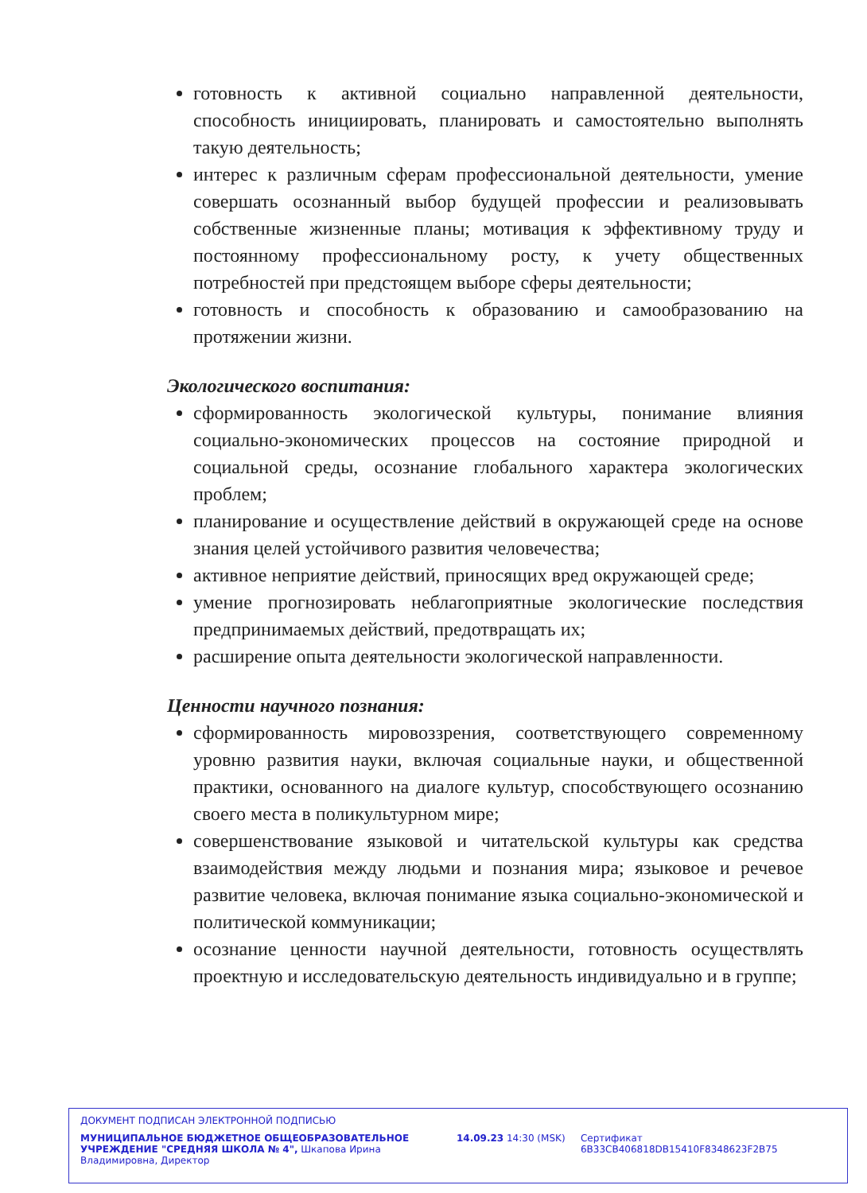готовность к активной социально направленной деятельности, способность инициировать, планировать и самостоятельно выполнять такую деятельность;
интерес к различным сферам профессиональной деятельности, умение совершать осознанный выбор будущей профессии и реализовывать собственные жизненные планы; мотивация к эффективному труду и постоянному профессиональному росту, к учету общественных потребностей при предстоящем выборе сферы деятельности;
готовность и способность к образованию и самообразованию на протяжении жизни.
Экологического воспитания:
сформированность экологической культуры, понимание влияния социально-экономических процессов на состояние природной и социальной среды, осознание глобального характера экологических проблем;
планирование и осуществление действий в окружающей среде на основе знания целей устойчивого развития человечества;
активное неприятие действий, приносящих вред окружающей среде;
умение прогнозировать неблагоприятные экологические последствия предпринимаемых действий, предотвращать их;
расширение опыта деятельности экологической направленности.
Ценности научного познания:
сформированность мировоззрения, соответствующего современному уровню развития науки, включая социальные науки, и общественной практики, основанного на диалоге культур, способствующего осознанию своего места в поликультурном мире;
совершенствование языковой и читательской культуры как средства взаимодействия между людьми и познания мира; языковое и речевое развитие человека, включая понимание языка социально-экономической и политической коммуникации;
осознание ценности научной деятельности, готовность осуществлять проектную и исследовательскую деятельность индивидуально и в группе;
ДОКУМЕНТ ПОДПИСАН ЭЛЕКТРОННОЙ ПОДПИСЬЮ
МУНИЦИПАЛЬНОЕ БЮДЖЕТНОЕ ОБЩЕОБРАЗОВАТЕЛЬНОЕ УЧРЕЖДЕНИЕ "СРЕДНЯЯ ШКОЛА № 4", Шкапова Ирина Владимировна, Директор
14.09.23 14:30 (MSK) Сертификат 6B33CB406818DB15410F8348623F2B75